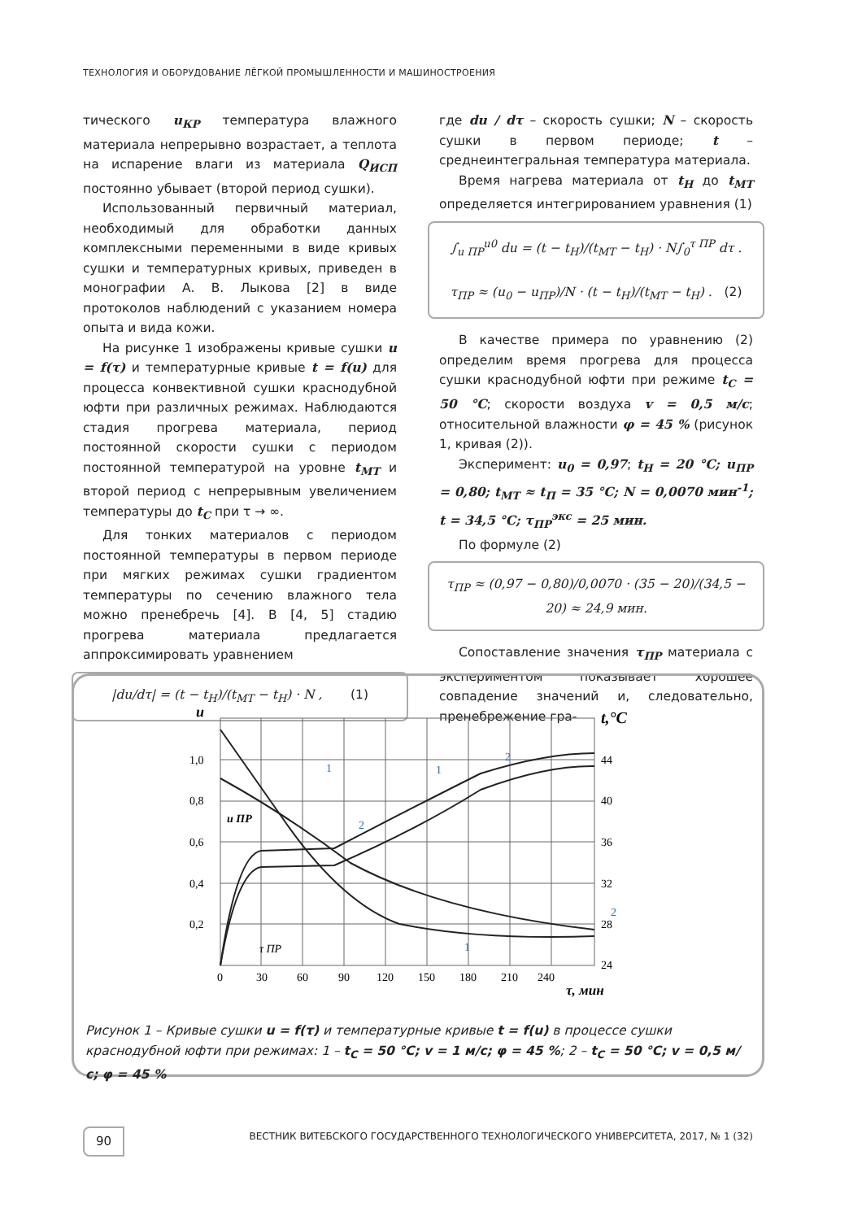ТЕХНОЛОГИЯ И ОБОРУДОВАНИЕ ЛЁГКОЙ ПРОМЫШЛЕННОСТИ И МАШИНОСТРОЕНИЯ
тического u<sub>КР</sub> температура влажного материала непрерывно возрастает, а теплота на испарение влаги из материала Q<sub>ИСП</sub> постоянно убывает (второй период сушки).
Использованный первичный материал, необходимый для обработки данных комплексными переменными в виде кривых сушки и температурных кривых, приведен в монографии А. В. Лыкова [2] в виде протоколов наблюдений с указанием номера опыта и вида кожи.
На рисунке 1 изображены кривые сушки u = f(τ) и температурные кривые t = f(u) для процесса конвективной сушки краснодубной юфти при различных режимах. Наблюдаются стадия прогрева материала, период постоянной скорости сушки с периодом постоянной температурой на уровне t<sub>МТ</sub> и второй период с непрерывным увеличением температуры до t<sub>С</sub> при τ → ∞.
Для тонких материалов с периодом постоянной температуры в первом периоде при мягких режимах сушки градиентом температуры по сечению влажного тела можно пренебречь [4]. В [4, 5] стадию прогрева материала предлагается аппроксимировать уравнением
|du/dτ| = (t − t<sub>H</sub>)/(t<sub>MT</sub> − t<sub>H</sub>) · N , (1)
где du / dτ – скорость сушки; N – скорость сушки в первом периоде; t – среднеинтегральная температура материала.
Время нагрева материала от t<sub>Н</sub> до t<sub>МТ</sub> определяется интегрированием уравнения (1)
∫<sub>u ПР</sub><sup>u0</sup> du = (t − t<sub>H</sub>)/(t<sub>MT</sub> − t<sub>H</sub>) · N∫<sub>0</sub><sup>τ ПР</sup> dτ .
τ<sub>ПР</sub> ≈ (u<sub>0</sub> − u<sub>ПР</sub>)/N · (t − t<sub>H</sub>)/(t<sub>MT</sub> − t<sub>H</sub>) . (2)
В качестве примера по уравнению (2) определим время прогрева для процесса сушки краснодубной юфти при режиме t<sub>С</sub> = 50 °С; скорости воздуха v = 0,5 м/с; относительной влажности φ = 45 % (рисунок 1, кривая (2)).
Эксперимент: u<sub>0</sub> = 0,97; t<sub>Н</sub> = 20 °С; u<sub>ПР</sub> = 0,80; t<sub>МТ</sub> ≈ t<sub>П</sub> = 35 °С; N = 0,0070 мин<sup>-1</sup>; t = 34,5 °С; τ<sub>ПР</sub><sup>экс</sup> = 25 мин.
По формуле (2)
τ<sub>ПР</sub> ≈ (0,97 − 0,80)/0,0070 · (35 − 20)/(34,5 − 20) ≈ 24,9 мин.
Сопоставление значения τ<sub>ПР</sub> материала с экспериментом показывает хорошее совпадение значений и, следовательно, пренебрежение гра-
u
t,°C
1,0
0,8
0,6
0,4
0,2
44
40
36
32
28
24
0
30
60
90
120
150
180
210
240
τ, мин
u ПР
τ ПР
1
2
1
2
2
1
Рисунок 1 – Кривые сушки u = f(τ) и температурные кривые t = f(u) в процессе сушки краснодубной юфти при режимах: 1 – t<sub>С</sub> = 50 °С; v = 1 м/с; φ = 45 %; 2 – t<sub>С</sub> = 50 °С; v = 0,5 м/с; φ = 45 %
90 ВЕСТНИК ВИТЕБСКОГО ГОСУДАРСТВЕННОГО ТЕХНОЛОГИЧЕСКОГО УНИВЕРСИТЕТА, 2017, № 1 (32)